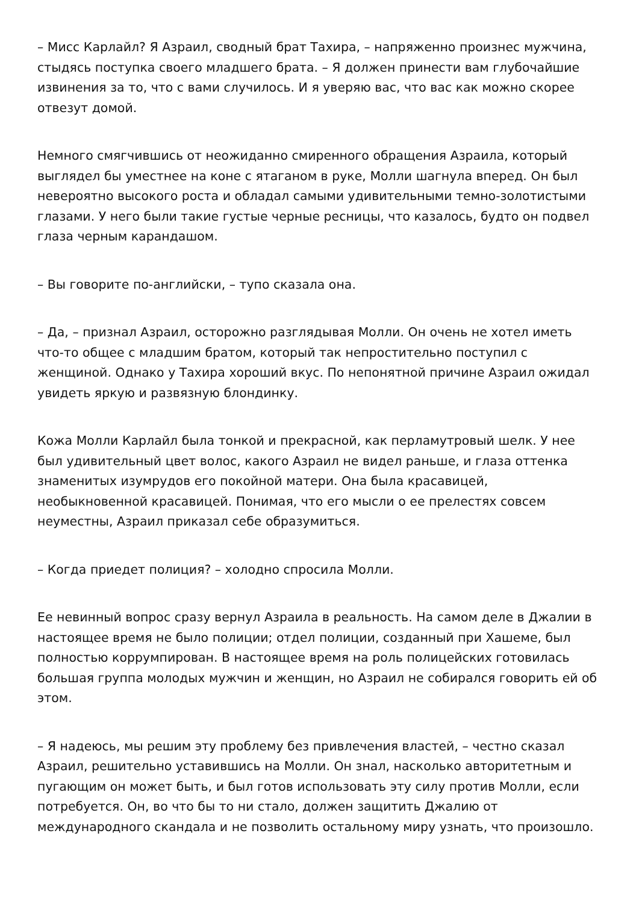– Мисс Карлайл? Я Азраил, сводный брат Тахира, – напряженно произнес мужчина, стыдясь поступка своего младшего брата. – Я должен принести вам глубочайшие извинения за то, что с вами случилось. И я уверяю вас, что вас как можно скорее отвезут домой.
Немного смягчившись от неожиданно смиренного обращения Азраила, который выглядел бы уместнее на коне с ятаганом в руке, Молли шагнула вперед. Он был невероятно высокого роста и обладал самыми удивительными темно-золотистыми глазами. У него были такие густые черные ресницы, что казалось, будто он подвел глаза черным карандашом.
– Вы говорите по-английски, – тупо сказала она.
– Да, – признал Азраил, осторожно разглядывая Молли. Он очень не хотел иметь что-то общее с младшим братом, который так непростительно поступил с женщиной. Однако у Тахира хороший вкус. По непонятной причине Азраил ожидал увидеть яркую и развязную блондинку.
Кожа Молли Карлайл была тонкой и прекрасной, как перламутровый шелк. У нее был удивительный цвет волос, какого Азраил не видел раньше, и глаза оттенка знаменитых изумрудов его покойной матери. Она была красавицей, необыкновенной красавицей. Понимая, что его мысли о ее прелестях совсем неуместны, Азраил приказал себе образумиться.
– Когда приедет полиция? – холодно спросила Молли.
Ее невинный вопрос сразу вернул Азраила в реальность. На самом деле в Джалии в настоящее время не было полиции; отдел полиции, созданный при Хашеме, был полностью коррумпирован. В настоящее время на роль полицейских готовилась большая группа молодых мужчин и женщин, но Азраил не собирался говорить ей об этом.
– Я надеюсь, мы решим эту проблему без привлечения властей, – честно сказал Азраил, решительно уставившись на Молли. Он знал, насколько авторитетным и пугающим он может быть, и был готов использовать эту силу против Молли, если потребуется. Он, во что бы то ни стало, должен защитить Джалию от международного скандала и не позволить остальному миру узнать, что произошло.